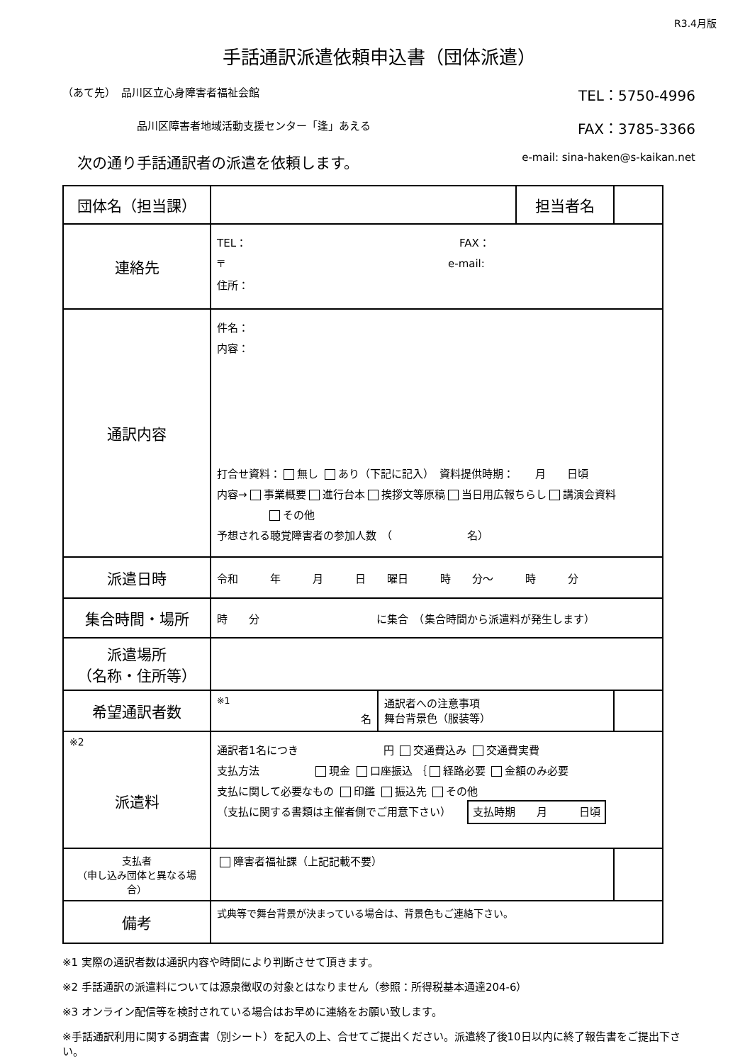R3.4月版
手話通訳派遣依頼申込書（団体派遣）
（あて先）　品川区立心身障害者福祉会館 TEL：5750-4996
品川区障害者地域活動支援センター「逢」あえる FAX：3785-3366
　次の通り手話通訳者の派遣を依頼します。 e-mail: sina-haken@s-kaikan.net
| 団体名（担当課） | | | 担当者名 | |
| 連絡先 | TEL： FAX： 〒 e-mail: 住所： | | | |
| 通訳内容 | 件名： 内容： 打合せ資料： 無し あり（下記に記入） 資料提供時期： 月 日頃 内容→ 事業概要 進行台本 挨拶文等原稿 当日用広報ちらし 講演会資料 その他 予想される聴覚障害者の参加人数 （ 名） | | | |
| 派遣日時 | 令和 年 月 日 曜日 時 分～ 時 分 | | | |
| 集合時間・場所 | 時 分 に集合 （集合時間から派遣料が発生します） | | | |
| 派遣場所 （名称・住所等） | | | | |
| 希望通訳者数 | <sup>※1</sup> 名 | 通訳者への注意事項 舞台背景色（服装等） | | |
| ※2 派遣料 | 通訳者1名につき 円 交通費込み 交通費実費 支払方法 現金 口座振込 ｛ 経路必要 金額のみ必要 支払に関して必要なもの 印鑑 振込先 その他 （支払に関する書類は主催者側でご用意下さい） 支払時期 月 日頃 | | | |
| 支払者 （申し込み団体と異なる場合） | 障害者福祉課（上記記載不要） | | | |
| 備考 | 式典等で舞台背景が決まっている場合は、背景色もご連絡下さい。 | | | |
※1 実際の通訳者数は通訳内容や時間により判断させて頂きます。
※2 手話通訳の派遣料については源泉徴収の対象とはなりません（参照：所得税基本通達204-6）
※3 オンライン配信等を検討されている場合はお早めに連絡をお願い致します。
※手話通訳利用に関する調査書（別シート）を記入の上、合せてご提出ください。派遣終了後10日以内に終了報告書をご提出下さい。